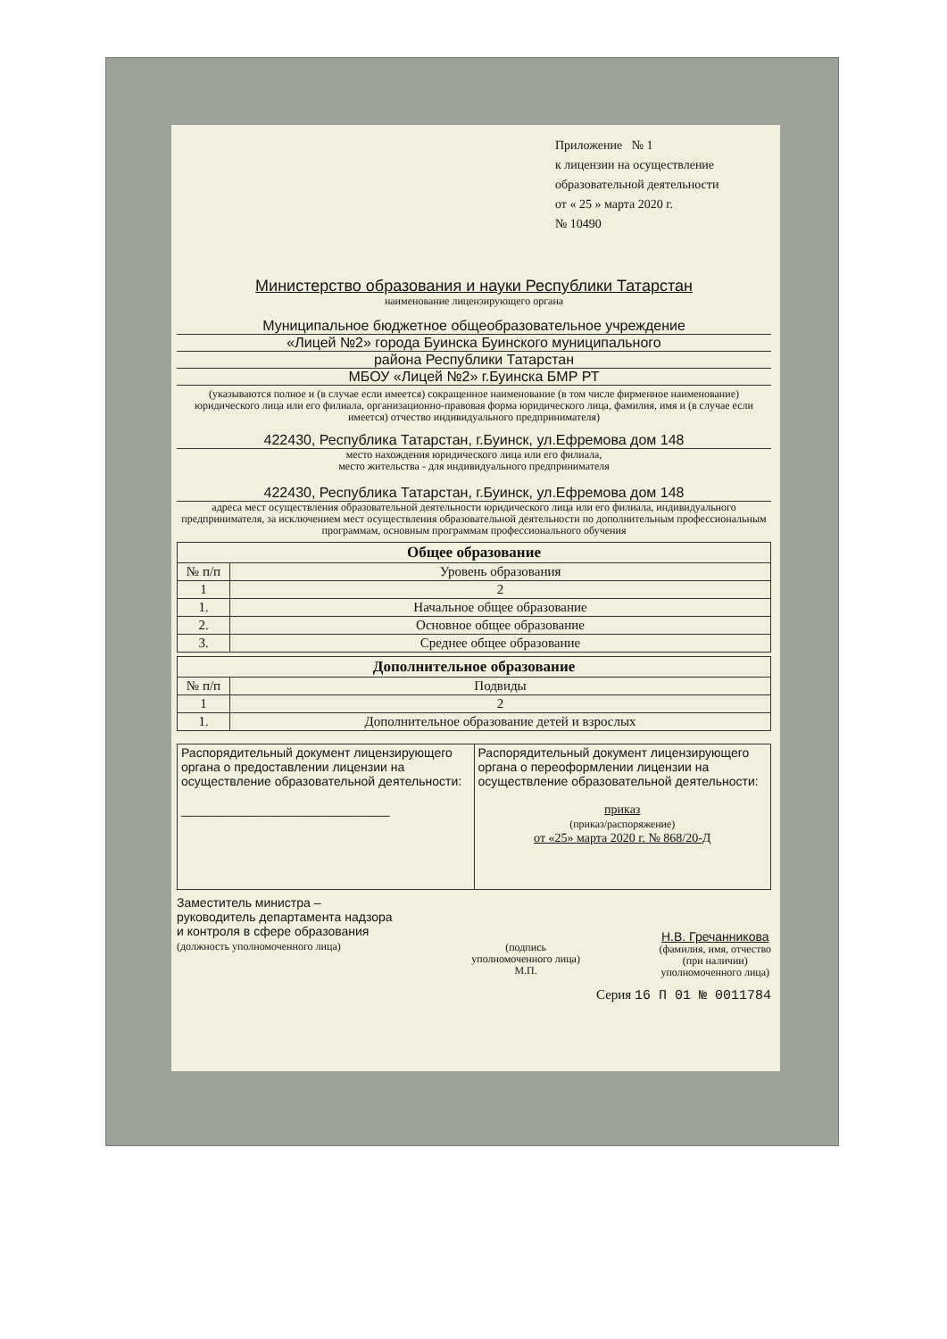Приложение № 1
к лицензии на осуществление
образовательной деятельности
от « 25 » марта 2020 г.
№ 10490
Министерство образования и науки Республики Татарстан
наименование лицензирующего органа
Муниципальное бюджетное общеобразовательное учреждение
«Лицей №2» города Буинска Буинского муниципального
района Республики Татарстан
МБОУ «Лицей №2» г.Буинска БМР РТ
(указываются полное и (в случае если имеется) сокращенное наименование (в том числе фирменное наименование) юридического лица или его филиала, организационно-правовая форма юридического лица, фамилия, имя и (в случае если имеется) отчество индивидуального предпринимателя)
422430, Республика Татарстан, г.Буинск, ул.Ефремова дом 148
место нахождения юридического лица или его филиала,
место жительства - для индивидуального предпринимателя
422430, Республика Татарстан, г.Буинск, ул.Ефремова дом 148
адреса мест осуществления образовательной деятельности юридического лица или его филиала, индивидуального предпринимателя, за исключением мест осуществления образовательной деятельности по дополнительным профессиональным программам, основным программам профессионального обучения
| Общее образование | |
| --- | --- |
| № п/п | Уровень образования |
| 1 | 2 |
| 1. | Начальное общее образование |
| 2. | Основное общее образование |
| 3. | Среднее общее образование |
| Дополнительное образование | |
| --- | --- |
| № п/п | Подвиды |
| 1 | 2 |
| 1. | Дополнительное образование детей и взрослых |
| Распорядительный документ лицензирующего органа о предоставлении лицензии на осуществление образовательной деятельности: ______________________________ | Распорядительный документ лицензирующего органа о переоформлении лицензии на осуществление образовательной деятельности: приказ (приказ/распоряжение) от «25» марта 2020 г. № 868/20-Д |
Заместитель министра –
руководитель департамента надзора
и контроля в сфере образования
(должность уполномоченного лица)
(подпись
уполномоченного лица)
М.П.
Н.В. Гречанникова
(фамилия, имя, отчество
(при наличии)
уполномоченного лица)
Серия 16 П 01 № 0011784